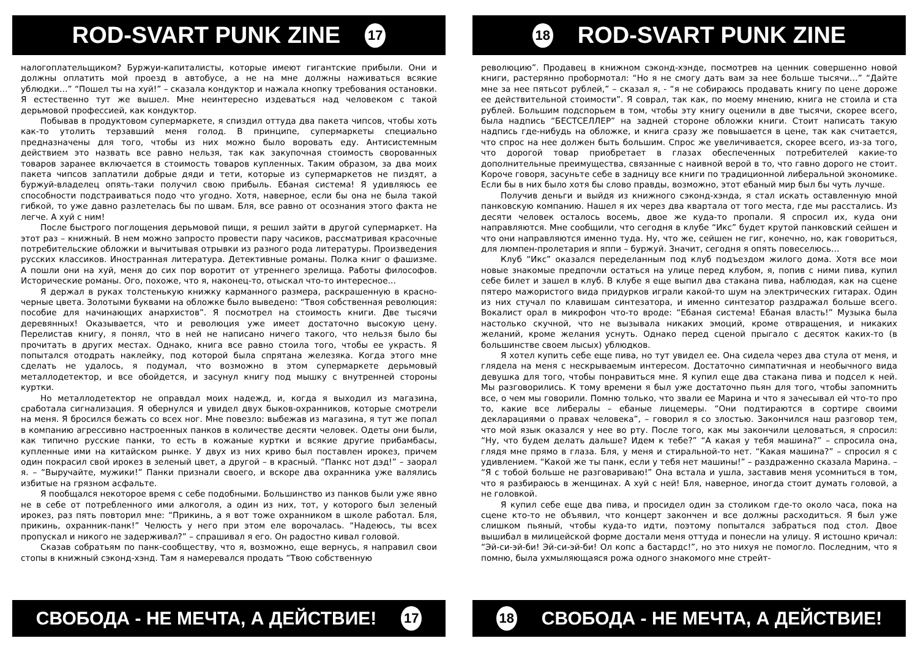ROD-SVART PUNK ZINE 17
налогоплательщиком? Буржуи-капиталисты, которые имеют гигантские прибыли. Они и должны оплатить мой проезд в автобусе, а не на мне должны наживаться всякие ублюдки…” “Пошел ты на хуй!” – сказала кондуктор и нажала кнопку требования остановки. Я естественно тут же вышел. Мне неинтересно издеваться над человеком с такой дерьмовой профессией, как кондуктор.
Побывав в продуктовом супермаркете, я спиздил оттуда два пакета чипсов, чтобы хоть как-то утолить терзавший меня голод. В принципе, супермаркеты специально предназначены для того, чтобы из них можно было воровать еду. Антисистемным действием это назвать все равно нельзя, так как закупочная стоимость своровaнных товаров заранее включается в стоимость товаров купленных. Таким образом, за два моих пакета чипсов заплатили добрые дяди и тети, которые из супермаркетов не пиздят, а буржуй-владелец опять-таки получил свою прибыль. Ебаная система! Я удивляюсь ее способности подстраиваться подо что угодно. Хотя, наверное, если бы она не была такой гибкой, то уже давно разлетелась бы по швам. Бля, все равно от осознания этого факта не легче. А хуй с ним!
После быстрого поглощения дерьмовой пищи, я решил зайти в другой супермаркет. На этот раз – книжный. В нем можно запросто провести пару часиков, рассматривая красочные потребительские обложки и вычитывая отрывки из разного рода литературы. Произведения русских классиков. Иностранная литература. Детективные романы. Полка книг о фашизме. А пошли они на хуй, меня до сих пор воротит от утреннего зрелища. Работы философов. Исторические романы. Ого, похоже, что я, наконец-то, отыскал что-то интересное…
Я держал в руках толстенькую книжку карманного размера, раскрашенную в красно-черные цвета. Золотыми буквами на обложке было выведено: “Твоя собственная революция: пособие для начинающих анархистов”. Я посмотрел на стоимость книги. Две тысячи деревянных! Оказывается, что и революция уже имеет достаточно высокую цену. Перелистав книгу, я понял, что в ней не написано ничего такого, что нельзя было бы прочитать в других местах. Однако, книга все равно стоила того, чтобы ее украсть. Я попытался отодрать наклейку, под которой была спрятана железяка. Когда этого мне сделать не удалось, я подумал, что возможно в этом супермаркете дерьмовый металлодетектор, и все обойдется, и засунул книгу под мышку с внутренней стороны куртки.
Но металлодетектор не оправдал моих надежд, и, когда я выходил из магазина, сработала сигнализация. Я обернулся и увидел двух быков-охранников, которые смотрели на меня. Я бросился бежать со всех ног. Мне повезло: выбежав из магазина, я тут же попал в компанию агрессивно настроенных панков в количестве десяти человек. Одеты они были, как типично русские панки, то есть в кожаные куртки и всякие другие прибамбасы, купленные ими на китайском рынке. У двух из них криво был поставлен ирокез, причем один покрасил свой ирокез в зеленый цвет, а другой – в красный. “Панкс нот дэд!” – заорал я. – “Выручайте, мужики!” Панки признали своего, и вскоре два охранника уже валялись избитые на грязном асфальте.
Я пообщался некоторое время с себе подобными. Большинство из панков были уже явно не в себе от потребленного ими алкоголя, а один из них, тот, у которого был зеленый ирокез, раз пять повторил мне: “Прикинь, а я вот тоже охранником в школе работал. Бля, прикинь, охранник-панк!” Челюсть у него при этом еле ворочалась. “Надеюсь, ты всех пропускал и никого не задерживал?” – спрашивал я его. Он радостно кивал головой.
Сказав собратьям по панк-сообществу, что я, возможно, еще вернусь, я направил свои стопы в книжный сэконд-хэнд. Там я намеревался продать “Твою собственную
СВОБОДА - НЕ МЕЧТА, А ДЕЙСТВИЕ! 17
18 ROD-SVART PUNK ZINE
революцию”. Продавец в книжном сэконд-хэнде, посмотрев на ценник совершенно новой книги, растерянно пробормотал: “Но я не смогу дать вам за нее больше тысячи…” “Дайте мне за нее пятьсот рублей,” – сказал я, - “я не собираюсь продавать книгу по цене дороже ее действительной стоимости”. Я соврал, так как, по моему мнению, книга не стоила и ста рублей. Большим подспорьем в том, чтобы эту книгу оценили в две тысячи, скорее всего, была надпись “БЕСТСЕЛЛЕР” на задней стороне обложки книги. Стоит написать такую надпись где-нибудь на обложке, и книга сразу же повышается в цене, так как считается, что спрос на нее должен быть большим. Спрос же увеличивается, скорее всего, из-за того, что дорогой товар приобретает в глазах обеспеченных потребителей какие-то дополнительные преимущества, связанные с наивной верой в то, что гавно дорого не стоит. Короче говоря, засуньте себе в задницу все книги по традиционной либеральной экономике. Если бы в них было хотя бы слово правды, возможно, этот ебаный мир был бы чуть лучше.
Получив деньги и выйдя из книжного сэконд-хэнда, я стал искать оставленную мной панковскую компанию. Нашел я их через два квартала от того места, где мы расстались. Из десяти человек осталось восемь, двое же куда-то пропали. Я спросил их, куда они направляются. Мне сообщили, что сегодня в клубе “Икс” будет крутой панковский сейшен и что они направляются именно туда. Ну, что же, сейшен не гиг, конечно, но, как говориться, для люмпен-пролетария и яппи – буржуй. Значит, сегодня я опять повеселюсь…
Клуб “Икс” оказался переделанным под клуб подъездом жилого дома. Хотя все мои новые знакомые предпочли остаться на улице перед клубом, я, попив с ними пива, купил себе билет и зашел в клуб. В клубе я еще выпил два стакана пива, наблюдая, как на сцене пятеро мажористого вида придурков играли какой-то шум на электрических гитарах. Один из них стучал по клавишам синтезатора, и именно синтезатор раздражал больше всего. Вокалист орал в микрофон что-то вроде: “Ебаная система! Ебаная власть!” Музыка была настолько скучной, что не вызывала никаких эмоций, кроме отвращения, и никаких желаний, кроме желания уснуть. Однако перед сценой прыгало с десяток каких-то (в большинстве своем лысых) ублюдков.
Я хотел купить себе еще пива, но тут увидел ее. Она сидела через два стула от меня, и глядела на меня с нескрываемым интересом. Достаточно симпатичная и необычного вида девушка для того, чтобы понравиться мне. Я купил еще два стакана пива и подсел к ней. Мы разговорились. К тому времени я был уже достаточно пьян для того, чтобы запомнить все, о чем мы говорили. Помню только, что звали ее Марина и что я зачесывал ей что-то про то, какие все либералы – ебаные лицемеры. “Они подтираются в сортире своими декларациями о правах человека”, – говорил я со злостью. Закончился наш разговор тем, что мой язык оказался у нее во рту. После того, как мы закончили целоваться, я спросил: “Ну, что будем делать дальше? Идем к тебе?” “А какая у тебя машина?” – спросила она, глядя мне прямо в глаза. Бля, у меня и стиральной-то нет. “Какая машина?” – спросил я с удивлением. “Какой же ты панк, если у тебя нет машины!” – раздраженно сказала Марина. – “Я с тобой больше не разговариваю!” Она встала и ушла, заставив меня усомниться в том, что я разбираюсь в женщинах. А хуй с ней! Бля, наверное, иногда стоит думать головой, а не головкой.
Я купил себе еще два пива, и просидел один за столиком где-то около часа, пока на сцене кто-то не объявил, что концерт закончен и все должны расходиться. Я был уже слишком пьяный, чтобы куда-то идти, поэтому попытался забраться под стол. Двое вышибал в милицейской форме достали меня оттуда и понесли на улицу. Я истошно кричал: “Эй-си-эй-би! Эй-си-эй-би! Ол копс а бастардс!”, но это нихуя не помогло. Последним, что я помню, была ухмыляющаяся рожа одного знакомого мне стрейт-
18 СВОБОДА - НЕ МЕЧТА, А ДЕЙСТВИЕ!